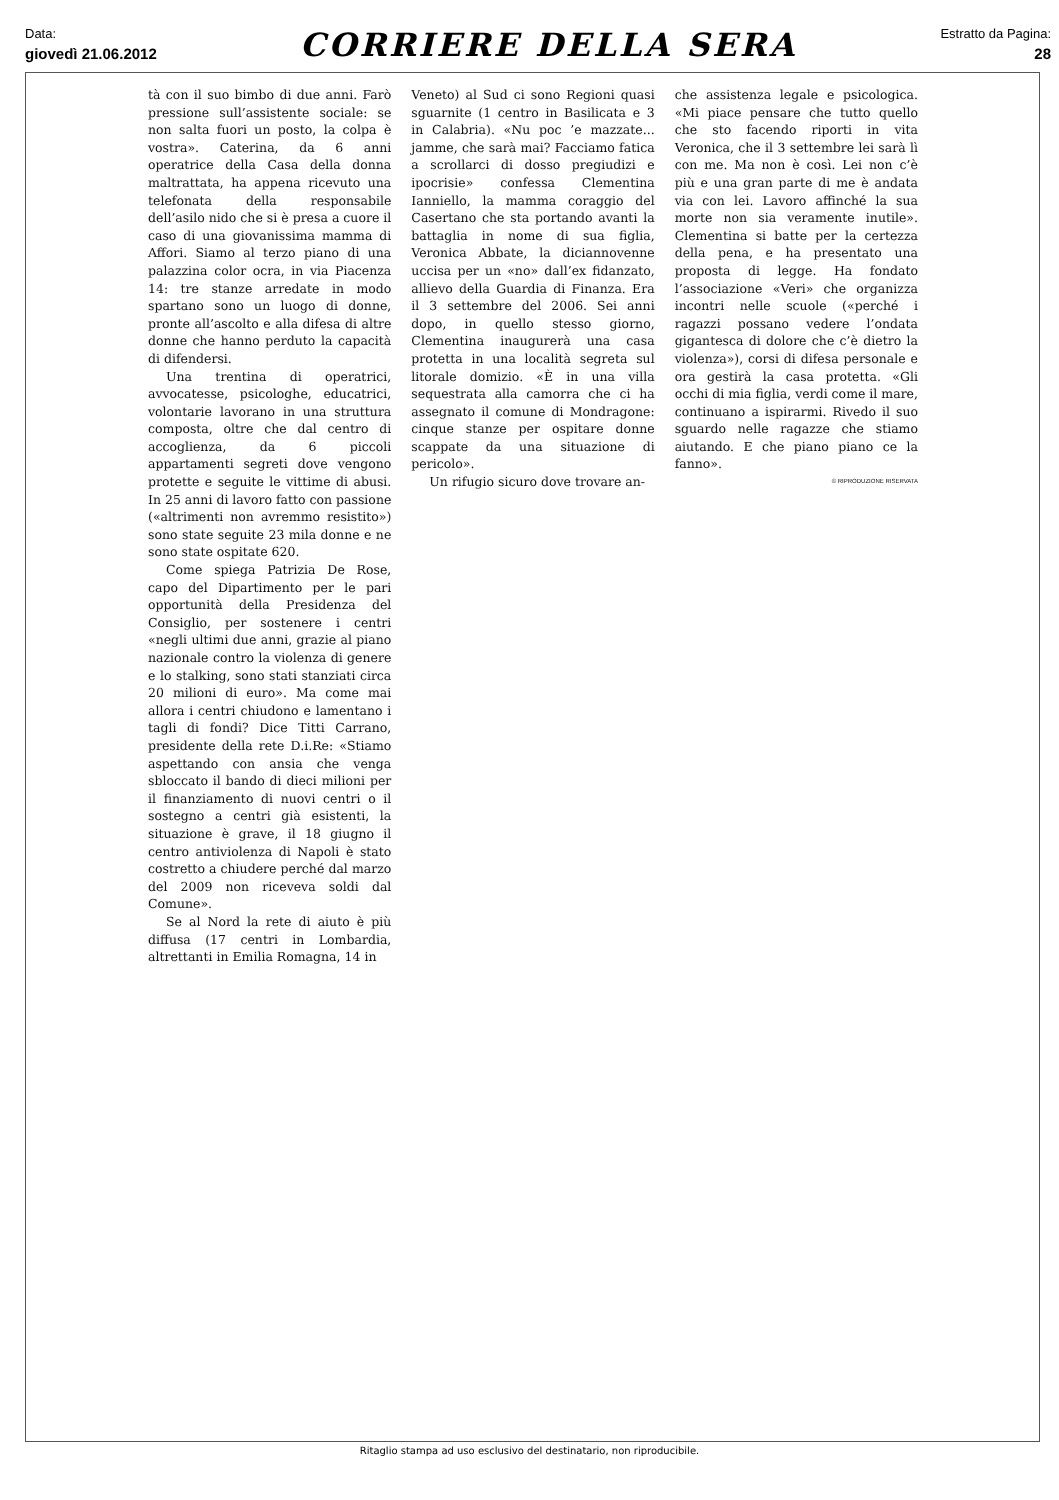Data:
giovedì 21.06.2012
CORRIERE DELLA SERA
Estratto da Pagina:
28
tà con il suo bimbo di due anni. Farò pressione sull’assistente sociale: se non salta fuori un posto, la colpa è vostra». Caterina, da 6 anni operatrice della Casa della donna maltrattata, ha appena ricevuto una telefonata della responsabile dell’asilo nido che si è presa a cuore il caso di una giovanissima mamma di Affori. Siamo al terzo piano di una palazzina color ocra, in via Piacenza 14: tre stanze arredate in modo spartano sono un luogo di donne, pronte all’ascolto e alla difesa di altre donne che hanno perduto la capacità di difendersi.
Una trentina di operatrici, avvocatesse, psicologhe, educatrici, volontarie lavorano in una struttura composta, oltre che dal centro di accoglienza, da 6 piccoli appartamenti segreti dove vengono protette e seguite le vittime di abusi. In 25 anni di lavoro fatto con passione («altrimenti non avremmo resistito») sono state seguite 23 mila donne e ne sono state ospitate 620.
Come spiega Patrizia De Rose, capo del Dipartimento per le pari opportunità della Presidenza del Consiglio, per sostenere i centri «negli ultimi due anni, grazie al piano nazionale contro la violenza di genere e lo stalking, sono stati stanziati circa 20 milioni di euro». Ma come mai allora i centri chiudono e lamentano i tagli di fondi? Dice Titti Carrano, presidente della rete D.i.Re: «Stiamo aspettando con ansia che venga sbloccato il bando di dieci milioni per il finanziamento di nuovi centri o il sostegno a centri già esistenti, la situazione è grave, il 18 giugno il centro antiviolenza di Napoli è stato costretto a chiudere perché dal marzo del 2009 non riceveva soldi dal Comune».
Se al Nord la rete di aiuto è più diffusa (17 centri in Lombardia, altrettanti in Emilia Romagna, 14 in
Veneto) al Sud ci sono Regioni quasi sguarnite (1 centro in Basilicata e 3 in Calabria). «Nu poc ’e mazzate... jamme, che sarà mai? Facciamo fatica a scrollarci di dosso pregiudizi e ipocrisie» confessa Clementina Ianniello, la mamma coraggio del Casertano che sta portando avanti la battaglia in nome di sua figlia, Veronica Abbate, la diciannovenne uccisa per un «no» dall’ex fidanzato, allievo della Guardia di Finanza. Era il 3 settembre del 2006. Sei anni dopo, in quello stesso giorno, Clementina inaugurerà una casa protetta in una località segreta sul litorale domizio. «È in una villa sequestrata alla camorra che ci ha assegnato il comune di Mondragone: cinque stanze per ospitare donne scappate da una situazione di pericolo».
Un rifugio sicuro dove trovare an-
che assistenza legale e psicologica. «Mi piace pensare che tutto quello che sto facendo riporti in vita Veronica, che il 3 settembre lei sarà lì con me. Ma non è così. Lei non c’è più e una gran parte di me è andata via con lei. Lavoro affinché la sua morte non sia veramente inutile». Clementina si batte per la certezza della pena, e ha presentato una proposta di legge. Ha fondato l’associazione «Veri» che organizza incontri nelle scuole («perché i ragazzi possano vedere l’ondata gigantesca di dolore che c’è dietro la violenza»), corsi di difesa personale e ora gestirà la casa protetta. «Gli occhi di mia figlia, verdi come il mare, continuano a ispirarmi. Rivedo il suo sguardo nelle ragazze che stiamo aiutando. E che piano piano ce la fanno».
© RIPRODUZIONE RISERVATA
Ritaglio stampa ad uso esclusivo del destinatario, non riproducibile.